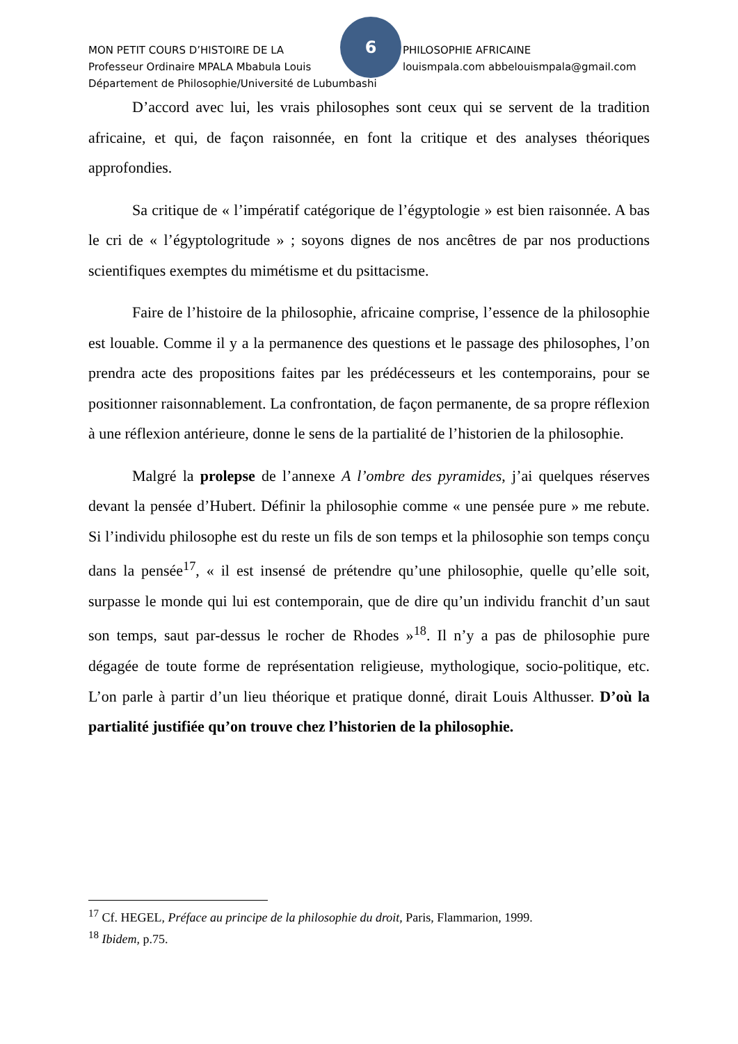6
MON PETIT COURS D’HISTOIRE DE LA PHILOSOPHIE AFRICAINE
Professeur Ordinaire MPALA Mbabula Louis louismpala.com abbelouismpala@gmail.com
Département de Philosophie/Université de Lubumbashi
D’accord avec lui, les vrais philosophes sont ceux qui se servent de la tradition africaine, et qui, de façon raisonnée, en font la critique et des analyses théoriques approfondies.
Sa critique de « l’impératif catégorique de l’égyptologie » est bien raisonnée. A bas le cri de « l’égyptologritude » ; soyons dignes de nos ancêtres de par nos productions scientifiques exemptes du mimétisme et du psittacisme.
Faire de l’histoire de la philosophie, africaine comprise, l’essence de la philosophie est louable. Comme il y a la permanence des questions et le passage des philosophes, l’on prendra acte des propositions faites par les prédécesseurs et les contemporains, pour se positionner raisonnablement. La confrontation, de façon permanente, de sa propre réflexion à une réflexion antérieure, donne le sens de la partialité de l’historien de la philosophie.
Malgré la prolepse de l’annexe A l’ombre des pyramides, j’ai quelques réserves devant la pensée d’Hubert. Définir la philosophie comme « une pensée pure » me rebute. Si l’individu philosophe est du reste un fils de son temps et la philosophie son temps conçu dans la pensée<sup>17</sup>, « il est insensé de prétendre qu’une philosophie, quelle qu’elle soit, surpasse le monde qui lui est contemporain, que de dire qu’un individu franchit d’un saut son temps, saut par-dessus le rocher de Rhodes »<sup>18</sup>. Il n’y a pas de philosophie pure dégagée de toute forme de représentation religieuse, mythologique, socio-politique, etc. L’on parle à partir d’un lieu théorique et pratique donné, dirait Louis Althusser. D’où la partialité justifiée qu’on trouve chez l’historien de la philosophie.
<sup>17</sup> Cf. HEGEL, Préface au principe de la philosophie du droit, Paris, Flammarion, 1999.
<sup>18</sup> Ibidem, p.75.